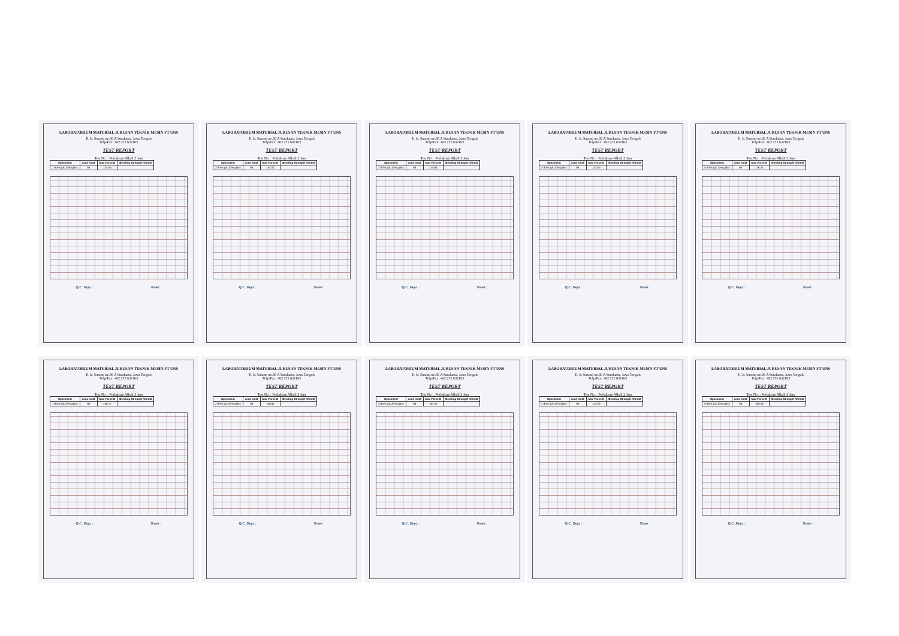LABORATORIUM MATERIAL JURUSAN TEKNIK MESIN FT UNS
Jl. Ir. Sutami no.36 A Surakarta, Jawa Tengah
Telp/Fax: +62 271 632163
TEST REPORT
Test No. : Perlakuan Alkali 2 Jam
| Speciment | Area mm2 | Max Force N | Bending Strength N/mm2 |
| --- | --- | --- | --- |
| 1 90% ijuk 10% glass | 96 | 125.55 | |
Q.C. Dept. : Tester :
LABORATORIUM MATERIAL JURUSAN TEKNIK MESIN FT UNS
Jl. Ir. Sutami no.36 A Surakarta, Jawa Tengah
Telp/Fax: +62 271 632163
TEST REPORT
Test No. : Perlakuan Alkali 2 Jam
| Speciment | Area mm2 | Max Force N | Bending Strength N/mm2 |
| --- | --- | --- | --- |
| 2 90% ijuk 10% glass | 96 | 134.02 | |
Q.C. Dept. : Tester :
LABORATORIUM MATERIAL JURUSAN TEKNIK MESIN FT UNS
Jl. Ir. Sutami no.36 A Surakarta, Jawa Tengah
Telp/Fax: +62 271 632163
TEST REPORT
Test No. : Perlakuan Alkali 2 Jam
| Speciment | Area mm2 | Max Force N | Bending Strength N/mm2 |
| --- | --- | --- | --- |
| 3 90% ijuk 10% glass | 96 | 125.84 | |
Q.C. Dept. : Tester :
LABORATORIUM MATERIAL JURUSAN TEKNIK MESIN FT UNS
Jl. Ir. Sutami no.36 A Surakarta, Jawa Tengah
Telp/Fax: +62 271 632163
TEST REPORT
Test No. : Perlakuan Alkali 2 Jam
| Speciment | Area mm2 | Max Force N | Bending Strength N/mm2 |
| --- | --- | --- | --- |
| 4 90% ijuk 10% glass | 96 | 133.05 | |
Q.C. Dept. : Tester :
LABORATORIUM MATERIAL JURUSAN TEKNIK MESIN FT UNS
Jl. Ir. Sutami no.36 A Surakarta, Jawa Tengah
Telp/Fax: +62 271 632163
TEST REPORT
Test No. : Perlakuan Alkali 2 Jam
| Speciment | Area mm2 | Max Force N | Bending Strength N/mm2 |
| --- | --- | --- | --- |
| 5 90% ijuk 10% glass | 96 | 116.24 | |
Q.C. Dept. : Tester :
LABORATORIUM MATERIAL JURUSAN TEKNIK MESIN FT UNS
Jl. Ir. Sutami no.36 A Surakarta, Jawa Tengah
Telp/Fax: +62 271 632163
TEST REPORT
Test No. : Perlakuan Alkali 2 Jam
| Speciment | Area mm2 | Max Force N | Bending Strength N/mm2 |
| --- | --- | --- | --- |
| 1 80% ijuk 20% glass | 96 | 156.77 | |
Q.C. Dept. : Tester :
LABORATORIUM MATERIAL JURUSAN TEKNIK MESIN FT UNS
Jl. Ir. Sutami no.36 A Surakarta, Jawa Tengah
Telp/Fax: +62 271 632163
TEST REPORT
Test No. : Perlakuan Alkali 2 Jam
| Speciment | Area mm2 | Max Force N | Bending Strength N/mm2 |
| --- | --- | --- | --- |
| 2 80% ijuk 20% glass | 96 | 158.91 | |
Q.C. Dept. : Tester :
LABORATORIUM MATERIAL JURUSAN TEKNIK MESIN FT UNS
Jl. Ir. Sutami no.36 A Surakarta, Jawa Tengah
Telp/Fax: +62 271 632163
TEST REPORT
Test No. : Perlakuan Alkali 2 Jam
| Speciment | Area mm2 | Max Force N | Bending Strength N/mm2 |
| --- | --- | --- | --- |
| 3 80% ijuk 20% glass | 96 | 164.24 | |
Q.C. Dept. : Tester :
LABORATORIUM MATERIAL JURUSAN TEKNIK MESIN FT UNS
Jl. Ir. Sutami no.36 A Surakarta, Jawa Tengah
Telp/Fax: +62 271 632163
TEST REPORT
Test No. : Perlakuan Alkali 2 Jam
| Speciment | Area mm2 | Max Force N | Bending Strength N/mm2 |
| --- | --- | --- | --- |
| 4 80% ijuk 20% glass | 96 | 153.22 | |
Q.C. Dept. : Tester :
LABORATORIUM MATERIAL JURUSAN TEKNIK MESIN FT UNS
Jl. Ir. Sutami no.36 A Surakarta, Jawa Tengah
Telp/Fax: +62 271 632163
TEST REPORT
Test No. : Perlakuan Alkali 2 Jam
| Speciment | Area mm2 | Max Force N | Bending Strength N/mm2 |
| --- | --- | --- | --- |
| 5 80% ijuk 20% glass | 96 | 160.53 | |
Q.C. Dept. : Tester :